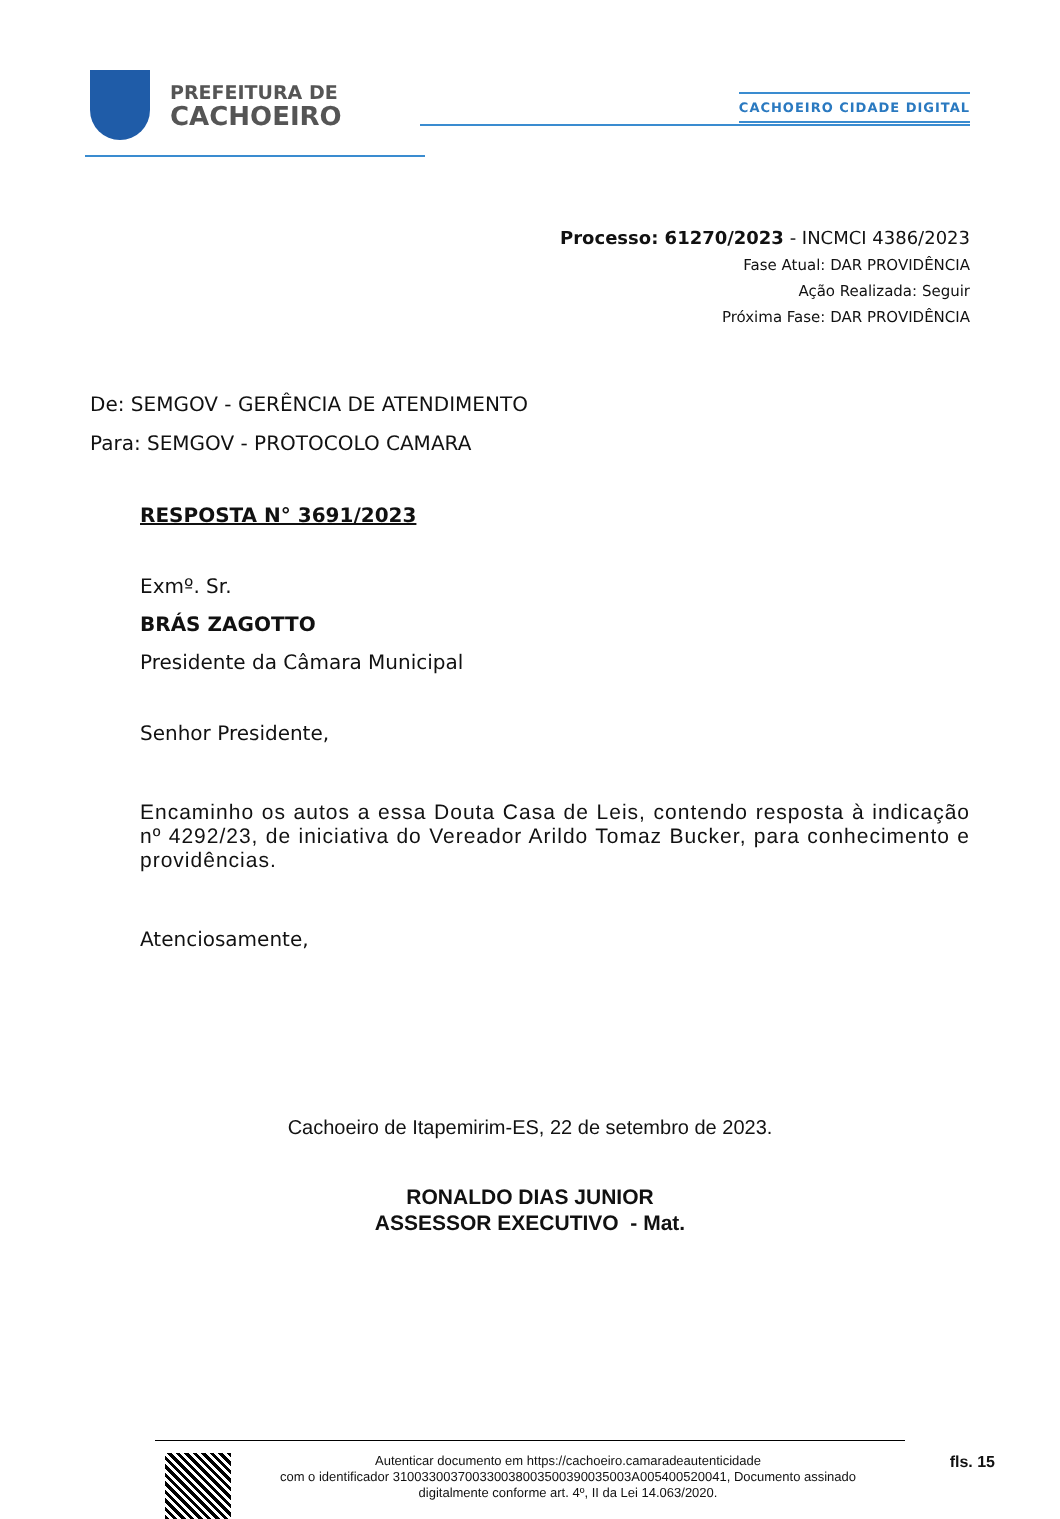PREFEITURA DE
CACHOEIRO
CACHOEIRO CIDADE DIGITAL
Processo: 61270/2023 - INCMCI 4386/2023
Fase Atual: DAR PROVIDÊNCIA
Ação Realizada: Seguir
Próxima Fase: DAR PROVIDÊNCIA
De: SEMGOV - GERÊNCIA DE ATENDIMENTO
Para: SEMGOV - PROTOCOLO CAMARA
RESPOSTA N° 3691/2023
Exmº. Sr.
BRÁS ZAGOTTO
Presidente da Câmara Municipal
Senhor Presidente,
Encaminho os autos a essa Douta Casa de Leis, contendo resposta à indicação nº 4292/23, de iniciativa do Vereador Arildo Tomaz Bucker, para conhecimento e providências.
Atenciosamente,
Cachoeiro de Itapemirim-ES, 22 de setembro de 2023.
RONALDO DIAS JUNIOR
ASSESSOR EXECUTIVO - Mat.
Autenticar documento em https://cachoeiro.camaradeautenticidade
com o identificador 310033003700330038003500390035003A005400520041, Documento assinado
digitalmente conforme art. 4º, II da Lei 14.063/2020.
fls. 15